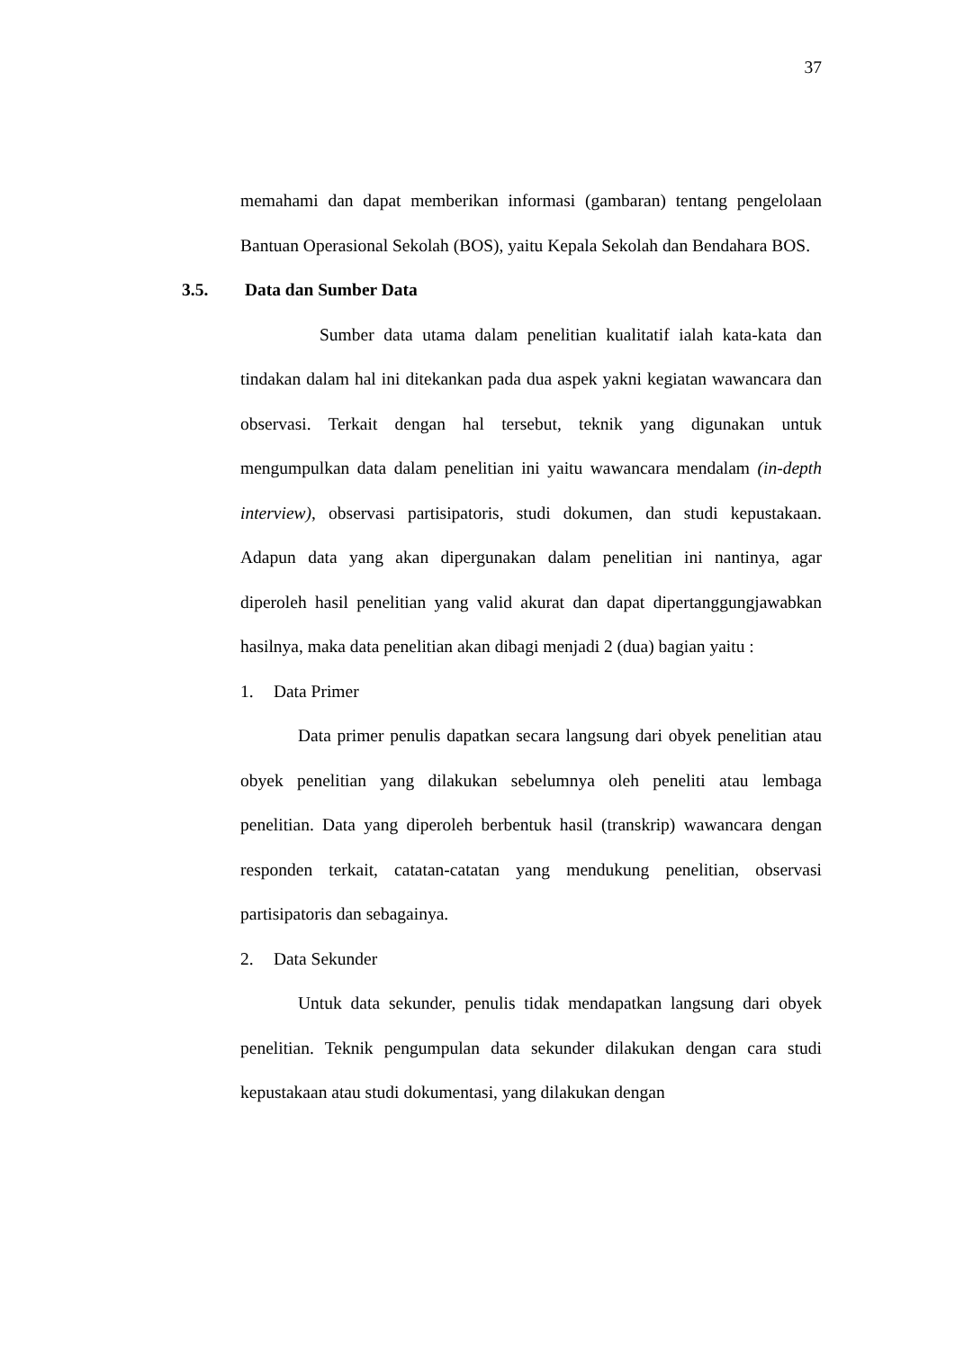37
memahami dan dapat memberikan informasi (gambaran) tentang pengelolaan Bantuan Operasional Sekolah (BOS), yaitu Kepala Sekolah dan Bendahara BOS.
3.5. Data dan Sumber Data
Sumber data utama dalam penelitian kualitatif ialah kata-kata dan tindakan dalam hal ini ditekankan pada dua aspek yakni kegiatan wawancara dan observasi. Terkait dengan hal tersebut, teknik yang digunakan untuk mengumpulkan data dalam penelitian ini yaitu wawancara mendalam (in-depth interview), observasi partisipatoris, studi dokumen, dan studi kepustakaan. Adapun data yang akan dipergunakan dalam penelitian ini nantinya, agar diperoleh hasil penelitian yang valid akurat dan dapat dipertanggungjawabkan hasilnya, maka data penelitian akan dibagi menjadi 2 (dua) bagian yaitu :
1. Data Primer
Data primer penulis dapatkan secara langsung dari obyek penelitian atau obyek penelitian yang dilakukan sebelumnya oleh peneliti atau lembaga penelitian. Data yang diperoleh berbentuk hasil (transkrip) wawancara dengan responden terkait, catatan-catatan yang mendukung penelitian, observasi partisipatoris dan sebagainya.
2. Data Sekunder
Untuk data sekunder, penulis tidak mendapatkan langsung dari obyek penelitian. Teknik pengumpulan data sekunder dilakukan dengan cara studi kepustakaan atau studi dokumentasi, yang dilakukan dengan